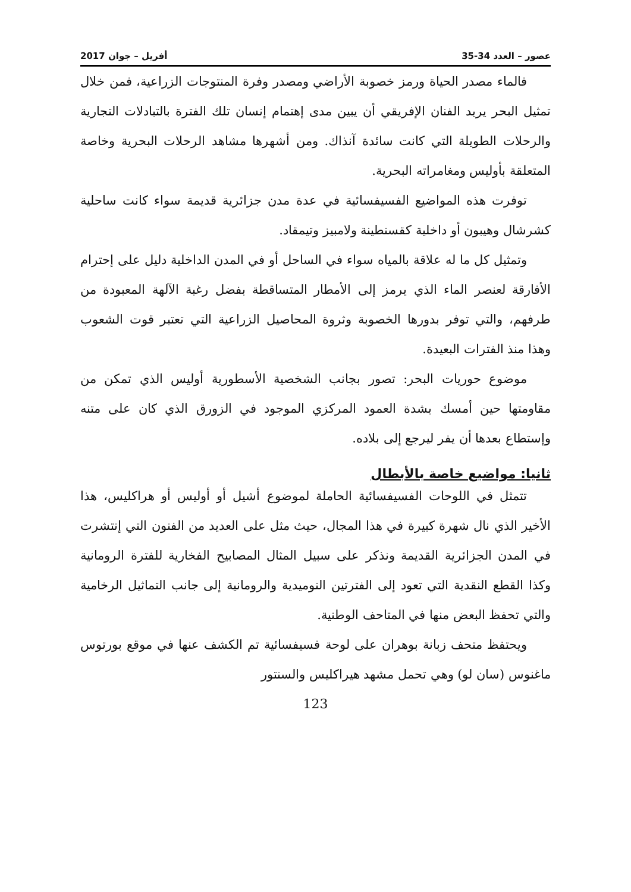عصور – العدد 34-35 أفريل – جوان 2017
فالماء مصدر الحياة ورمز خصوبة الأراضي ومصدر وفرة المنتوجات الزراعية، فمن خلال تمثيل البحر يريد الفنان الإفريقي أن يبين مدى إهتمام إنسان تلك الفترة بالتبادلات التجارية والرحلات الطويلة التي كانت سائدة آنذاك. ومن أشهرها مشاهد الرحلات البحرية وخاصة المتعلقة بأوليس ومغامراته البحرية.
توفرت هذه المواضيع الفسيفسائية في عدة مدن جزائرية قديمة سواء كانت ساحلية كشرشال وهيبون أو داخلية كقسنطينة ولامبيز وتيمقاد.
وتمثيل كل ما له علاقة بالمياه سواء في الساحل أو في المدن الداخلية دليل على إحترام الأفارقة لعنصر الماء الذي يرمز إلى الأمطار المتساقطة بفضل رغبة الآلهة المعبودة من طرفهم، والتي توفر بدورها الخصوبة وثروة المحاصيل الزراعية التي تعتبر قوت الشعوب وهذا منذ الفترات البعيدة.
موضوع حوريات البحر: تصور بجانب الشخصية الأسطورية أوليس الذي تمكن من مقاومتها حين أمسك بشدة العمود المركزي الموجود في الزورق الذي كان على متنه وإستطاع بعدها أن يفر ليرجع إلى بلاده.
ثانيا: مواضيع خاصة بالأبطال
تتمثل في اللوحات الفسيفسائية الحاملة لموضوع أشيل أو أوليس أو هراكليس، هذا الأخير الذي نال شهرة كبيرة في هذا المجال، حيث مثل على العديد من الفنون التي إنتشرت في المدن الجزائرية القديمة ونذكر على سبيل المثال المصابيح الفخارية للفترة الرومانية وكذا القطع النقدية التي تعود إلى الفترتين النوميدية والرومانية إلى جانب التماثيل الرخامية والتي تحفظ البعض منها في المتاحف الوطنية.
ويحتفظ متحف زبانة بوهران على لوحة فسيفسائية تم الكشف عنها في موقع بورتوس ماغنوس (سان لو) وهي تحمل مشهد هيراكليس والسنتور
123